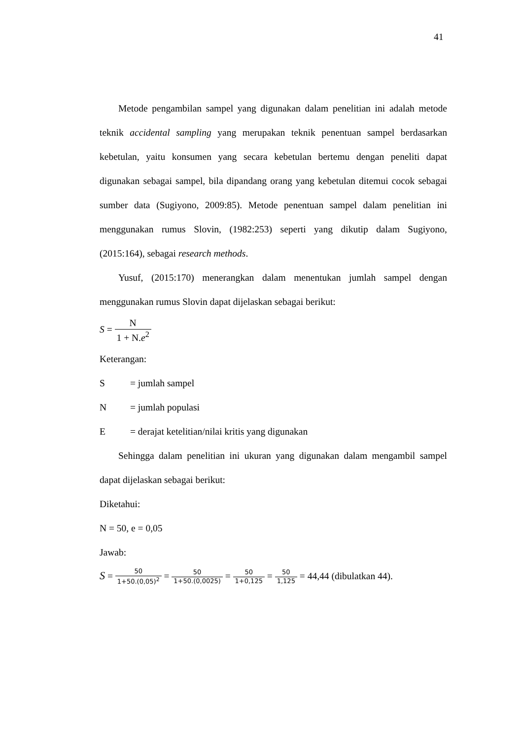41
Metode pengambilan sampel yang digunakan dalam penelitian ini adalah metode teknik accidental sampling yang merupakan teknik penentuan sampel berdasarkan kebetulan, yaitu konsumen yang secara kebetulan bertemu dengan peneliti dapat digunakan sebagai sampel, bila dipandang orang yang kebetulan ditemui cocok sebagai sumber data (Sugiyono, 2009:85). Metode penentuan sampel dalam penelitian ini menggunakan rumus Slovin, (1982:253) seperti yang dikutip dalam Sugiyono, (2015:164), sebagai research methods.
Yusuf, (2015:170) menerangkan dalam menentukan jumlah sampel dengan menggunakan rumus Slovin dapat dijelaskan sebagai berikut:
S = N 1 + N.e<sup>2</sup>
Keterangan:
S = jumlah sampel
N = jumlah populasi
E = derajat ketelitian/nilai kritis yang digunakan
Sehingga dalam penelitian ini ukuran yang digunakan dalam mengambil sampel dapat dijelaskan sebagai berikut:
Diketahui:
N = 50, e = 0,05
Jawab:
S = 50 1+50.(0,05)<sup>2</sup> = 50 1+50.(0,0025) = 50 1+0,125 = 50 1,125 = 44,44 (dibulatkan 44).